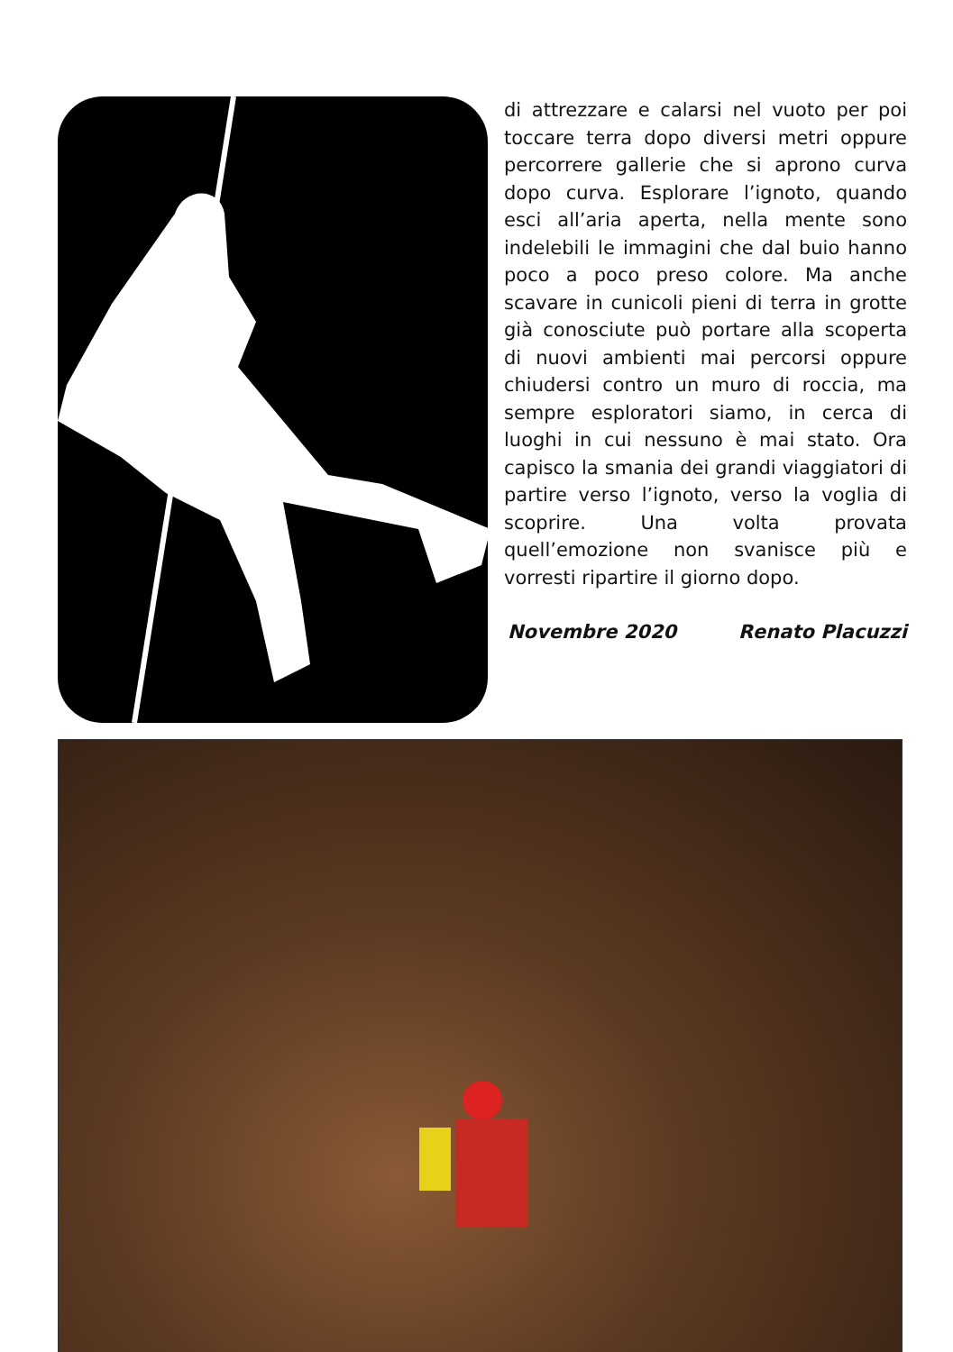di attrezzare e calarsi nel vuoto per poi toccare terra dopo diversi metri oppure percorrere gallerie che si aprono curva dopo curva. Esplorare l’ignoto, quando esci all’aria aperta, nella mente sono indelebili le immagini che dal buio hanno poco a poco preso colore. Ma anche scavare in cunicoli pieni di terra in grotte già conosciute può portare alla scoperta di nuovi ambienti mai percorsi oppure chiudersi contro un muro di roccia, ma sempre esploratori siamo, in cerca di luoghi in cui nessuno è mai stato. Ora capisco la smania dei grandi viaggiatori di partire verso l’ignoto, verso la voglia di scoprire. Una volta provata quell’emozione non svanisce più e vorresti ripartire il giorno dopo.
Novembre 2020 Renato Placuzzi